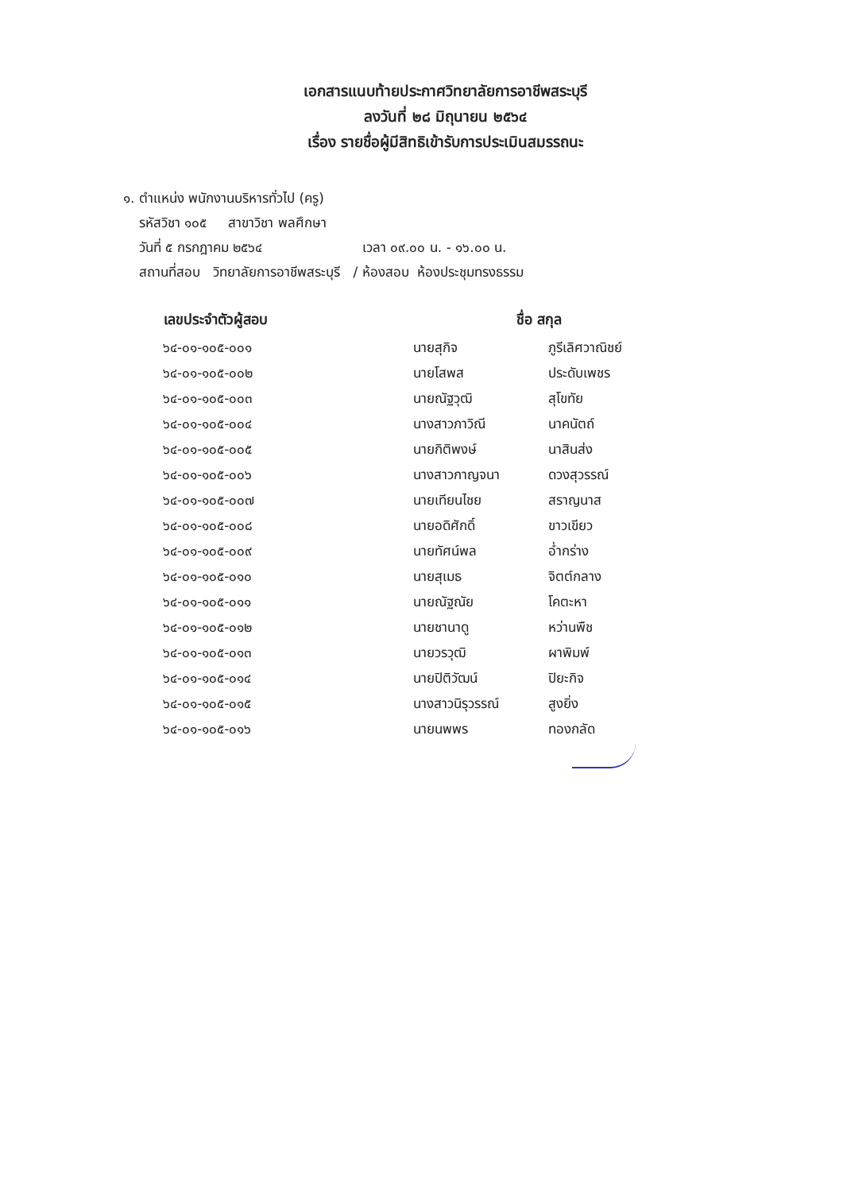เอกสารแนบท้ายประกาศวิทยาลัยการอาชีพสระบุรี
ลงวันที่ ๒๘ มิถุนายน ๒๕๖๔
เรื่อง รายชื่อผู้มีสิทธิเข้ารับการประเมินสมรรถนะ
๑. ตำแหน่ง พนักงานบริหารทั่วไป (ครู)
รหัสวิชา ๑๐๕ สาขาวิชา พลศึกษา
วันที่ ๕ กรกฎาคม ๒๕๖๔ เวลา ๐๙.๐๐ น. - ๑๖.๐๐ น.
สถานที่สอบ วิทยาลัยการอาชีพสระบุรี / ห้องสอบ ห้องประชุมทรงธรรม
| เลขประจำตัวผู้สอบ | ชื่อ สกุล | |
| --- | --- | --- |
| ๖๔-๐๑-๑๐๕-๐๐๑ | นายสุกิจ | ภูรีเลิศวาณิชย์ |
| ๖๔-๐๑-๑๐๕-๐๐๒ | นายโสพส | ประดับเพชร |
| ๖๔-๐๑-๑๐๕-๐๐๓ | นายณัฐวุฒิ | สุโขทัย |
| ๖๔-๐๑-๑๐๕-๐๐๔ | นางสาวภาวิณี | นาคนัตถ์ |
| ๖๔-๐๑-๑๐๕-๐๐๕ | นายกิติพงษ์ | นาสินส่ง |
| ๖๔-๐๑-๑๐๕-๐๐๖ | นางสาวกาญจนา | ดวงสุวรรณ์ |
| ๖๔-๐๑-๑๐๕-๐๐๗ | นายเทียนไชย | สราญนาส |
| ๖๔-๐๑-๑๐๕-๐๐๘ | นายอดิศักดิ์ | ขาวเขียว |
| ๖๔-๐๑-๑๐๕-๐๐๙ | นายทัศน์พล | อ่ำกร่าง |
| ๖๔-๐๑-๑๐๕-๐๑๐ | นายสุเมธ | จิตต์กลาง |
| ๖๔-๐๑-๑๐๕-๐๑๑ | นายณัฐณัย | โคตะหา |
| ๖๔-๐๑-๑๐๕-๐๑๒ | นายชานาดู | หว่านพืช |
| ๖๔-๐๑-๑๐๕-๐๑๓ | นายวรวุฒิ | ผาพิมพ์ |
| ๖๔-๐๑-๑๐๕-๐๑๔ | นายปิติวัฒน์ | ปิยะกิจ |
| ๖๔-๐๑-๑๐๕-๐๑๕ | นางสาวนิรุวรรณ์ | สูงยิ่ง |
| ๖๔-๐๑-๑๐๕-๐๑๖ | นายนพพร | ทองกลัด |